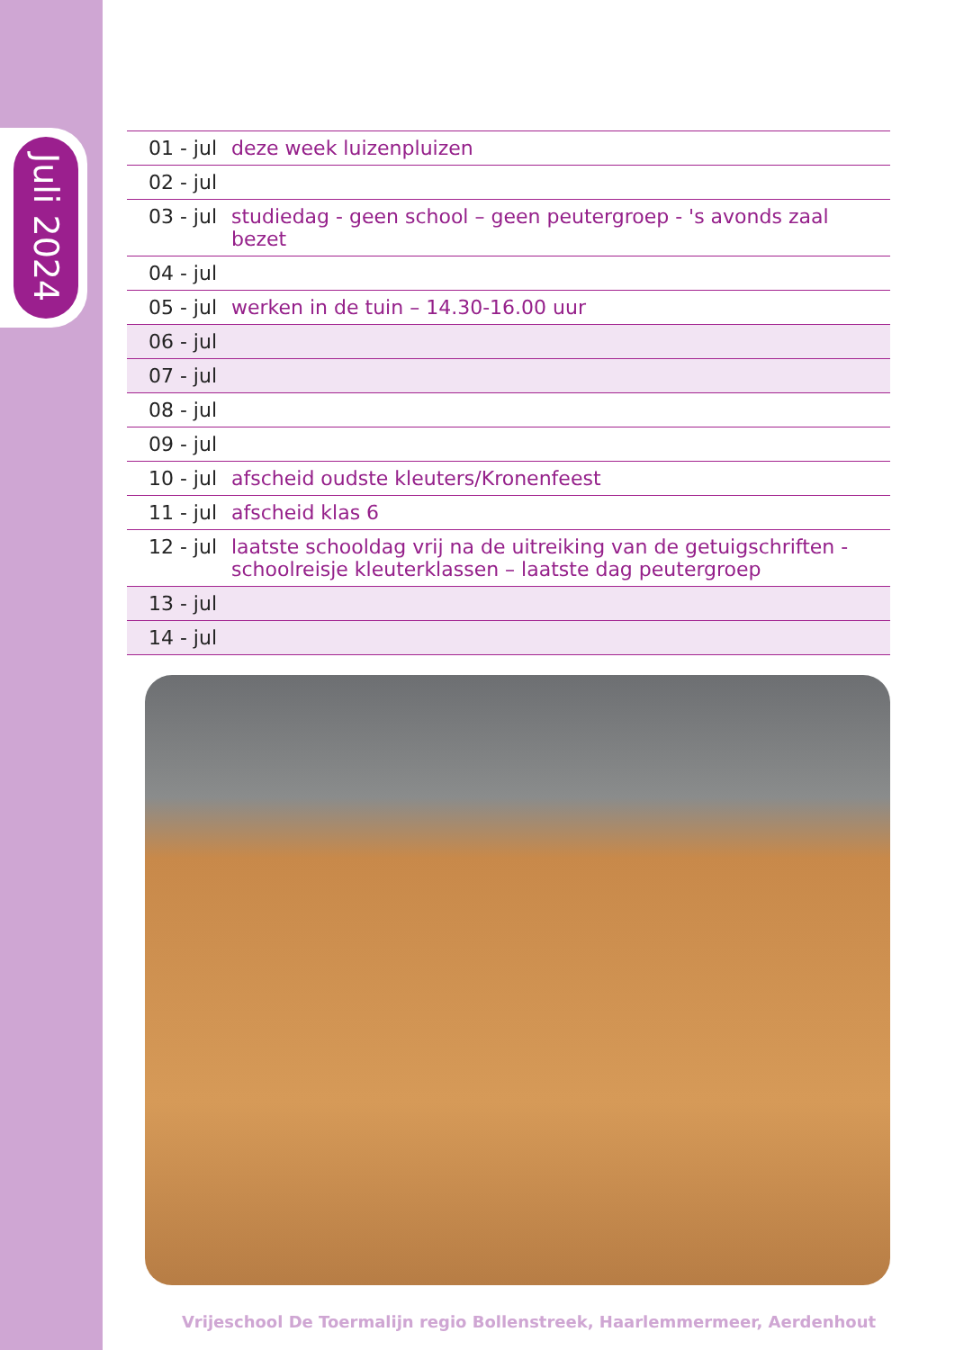Juli 2024
| 01 - jul | deze week luizenpluizen |
| 02 - jul | |
| 03 - jul | studiedag - geen school – geen peutergroep - 's avonds zaal bezet |
| 04 - jul | |
| 05 - jul | werken in de tuin – 14.30-16.00 uur |
| 06 - jul | |
| 07 - jul | |
| 08 - jul | |
| 09 - jul | |
| 10 - jul | afscheid oudste kleuters/Kronenfeest |
| 11 - jul | afscheid klas 6 |
| 12 - jul | laatste schooldag vrij na de uitreiking van de getuigschriften - schoolreisje kleuterklassen – laatste dag peutergroep |
| 13 - jul | |
| 14 - jul | |
Vrijeschool De Toermalijn regio Bollenstreek, Haarlemmermeer, Aerdenhout